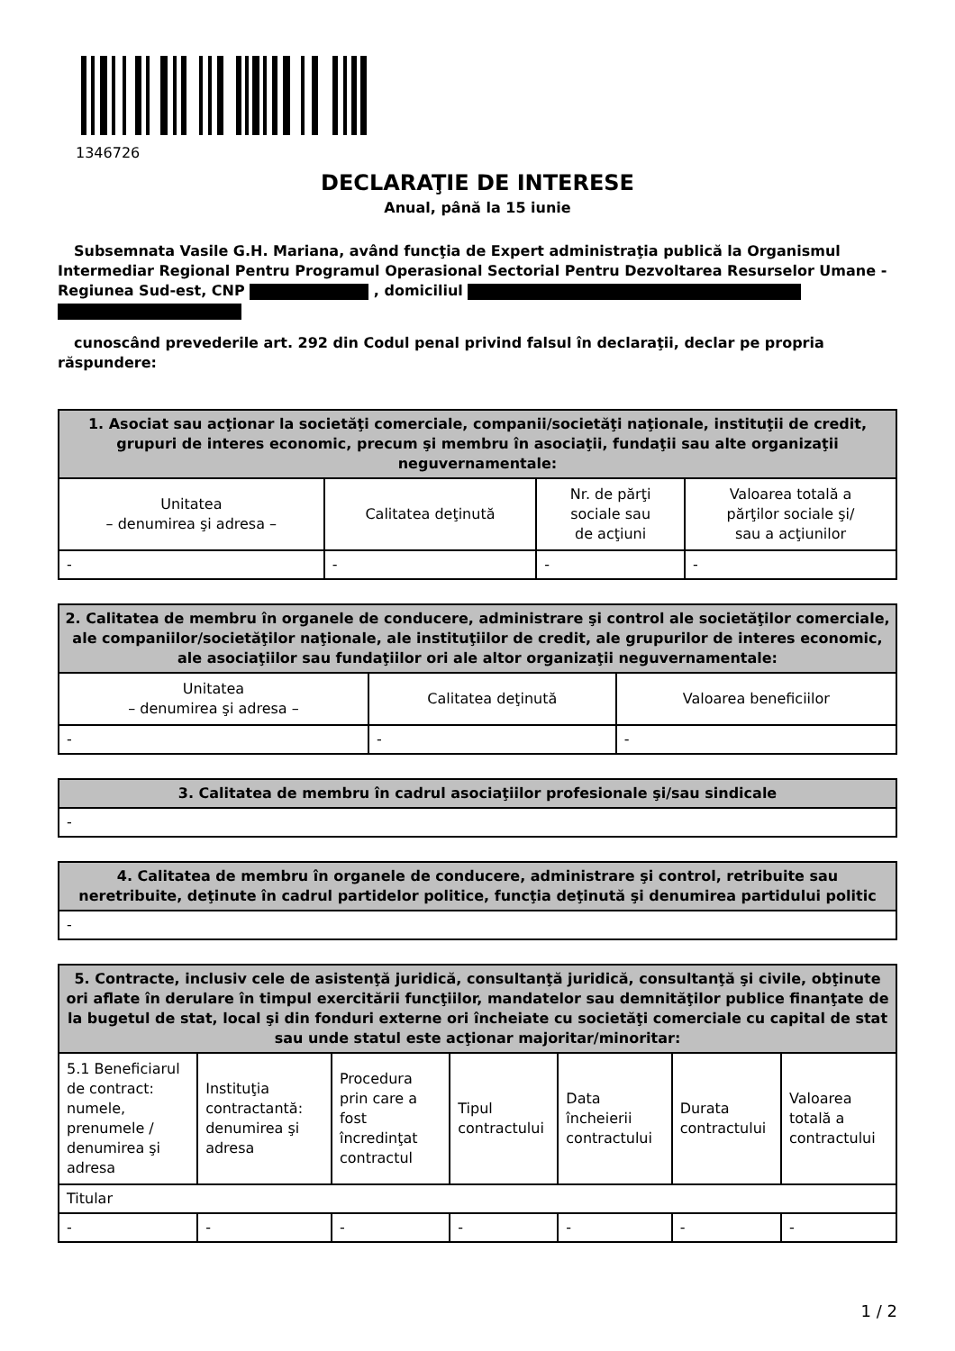1346726
DECLARAŢIE DE INTERESE
Anual, până la 15 iunie
Subsemnata Vasile G.H. Mariana, având funcţia de Expert administraţia publică la Organismul Intermediar Regional Pentru Programul Operasional Sectorial Pentru Dezvoltarea Resurselor Umane - Regiunea Sud-est, CNP , domiciliul
cunoscând prevederile art. 292 din Codul penal privind falsul în declaraţii, declar pe propria răspundere:
| 1. Asociat sau acţionar la societăţi comerciale, companii/societăţi naţionale, instituţii de credit, grupuri de interes economic, precum şi membru în asociaţii, fundaţii sau alte organizaţii neguvernamentale: | | | |
| --- | --- | --- | --- |
| Unitatea – denumirea şi adresa – | Calitatea deţinută | Nr. de părţi sociale sau de acţiuni | Valoarea totală a părţilor sociale şi/ sau a acţiunilor |
| - | - | - | - |
| 2. Calitatea de membru în organele de conducere, administrare şi control ale societăţilor comerciale, ale companiilor/societăţilor naţionale, ale instituţiilor de credit, ale grupurilor de interes economic, ale asociaţiilor sau fundaţiilor ori ale altor organizaţii neguvernamentale: | | |
| --- | --- | --- |
| Unitatea – denumirea şi adresa – | Calitatea deţinută | Valoarea beneficiilor |
| - | - | - |
| 3. Calitatea de membru în cadrul asociaţiilor profesionale şi/sau sindicale |
| --- |
| - |
| 4. Calitatea de membru în organele de conducere, administrare şi control, retribuite sau neretribuite, deţinute în cadrul partidelor politice, funcţia deţinută şi denumirea partidului politic |
| --- |
| - |
| 5. Contracte, inclusiv cele de asistenţă juridică, consultanţă juridică, consultanţă şi civile, obţinute ori aflate în derulare în timpul exercitării funcţiilor, mandatelor sau demnităţilor publice finanţate de la bugetul de stat, local şi din fonduri externe ori încheiate cu societăţi comerciale cu capital de stat sau unde statul este acţionar majoritar/minoritar: | | | | | | |
| --- | --- | --- | --- | --- | --- | --- |
| 5.1 Beneficiarul de contract: numele, prenumele / denumirea şi adresa | Instituţia contractantă: denumirea şi adresa | Procedura prin care a fost încredinţat contractul | Tipul contractului | Data încheierii contractului | Durata contractului | Valoarea totală a contractului |
| Titular | | | | | | |
| - | - | - | - | - | - | - |
1 / 2